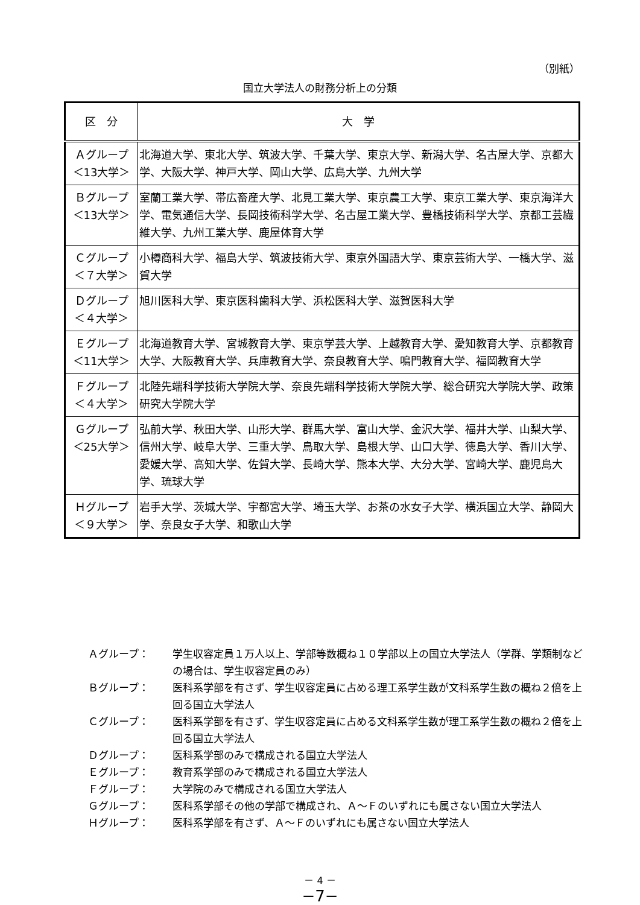（別紙）
国立大学法人の財務分析上の分類
| 区 分 | 大 学 |
| --- | --- |
| Ａグループ ＜13大学＞ | 北海道大学、東北大学、筑波大学、千葉大学、東京大学、新潟大学、名古屋大学、京都大学、大阪大学、神戸大学、岡山大学、広島大学、九州大学 |
| Ｂグループ ＜13大学＞ | 室蘭工業大学、帯広畜産大学、北見工業大学、東京農工大学、東京工業大学、東京海洋大学、電気通信大学、長岡技術科学大学、名古屋工業大学、豊橋技術科学大学、京都工芸繊維大学、九州工業大学、鹿屋体育大学 |
| Ｃグループ ＜７大学＞ | 小樽商科大学、福島大学、筑波技術大学、東京外国語大学、東京芸術大学、一橋大学、滋賀大学 |
| Ｄグループ ＜４大学＞ | 旭川医科大学、東京医科歯科大学、浜松医科大学、滋賀医科大学 |
| Ｅグループ ＜11大学＞ | 北海道教育大学、宮城教育大学、東京学芸大学、上越教育大学、愛知教育大学、京都教育大学、大阪教育大学、兵庫教育大学、奈良教育大学、鳴門教育大学、福岡教育大学 |
| Ｆグループ ＜４大学＞ | 北陸先端科学技術大学院大学、奈良先端科学技術大学院大学、総合研究大学院大学、政策研究大学院大学 |
| Ｇグループ ＜25大学＞ | 弘前大学、秋田大学、山形大学、群馬大学、富山大学、金沢大学、福井大学、山梨大学、信州大学、岐阜大学、三重大学、鳥取大学、島根大学、山口大学、徳島大学、香川大学、愛媛大学、高知大学、佐賀大学、長崎大学、熊本大学、大分大学、宮崎大学、鹿児島大学、琉球大学 |
| Ｈグループ ＜９大学＞ | 岩手大学、茨城大学、宇都宮大学、埼玉大学、お茶の水女子大学、横浜国立大学、静岡大学、奈良女子大学、和歌山大学 |
Ａグループ： 学生収容定員１万人以上、学部等数概ね１０学部以上の国立大学法人（学群、学類制などの場合は、学生収容定員のみ）
Ｂグループ： 医科系学部を有さず、学生収容定員に占める理工系学生数が文科系学生数の概ね２倍を上回る国立大学法人
Ｃグループ： 医科系学部を有さず、学生収容定員に占める文科系学生数が理工系学生数の概ね２倍を上回る国立大学法人
Ｄグループ： 医科系学部のみで構成される国立大学法人
Ｅグループ： 教育系学部のみで構成される国立大学法人
Ｆグループ： 大学院のみで構成される国立大学法人
Ｇグループ： 医科系学部その他の学部で構成され、Ａ～Ｆのいずれにも属さない国立大学法人
Ｈグループ： 医科系学部を有さず、Ａ～Ｆのいずれにも属さない国立大学法人
－ 4 －
−7−